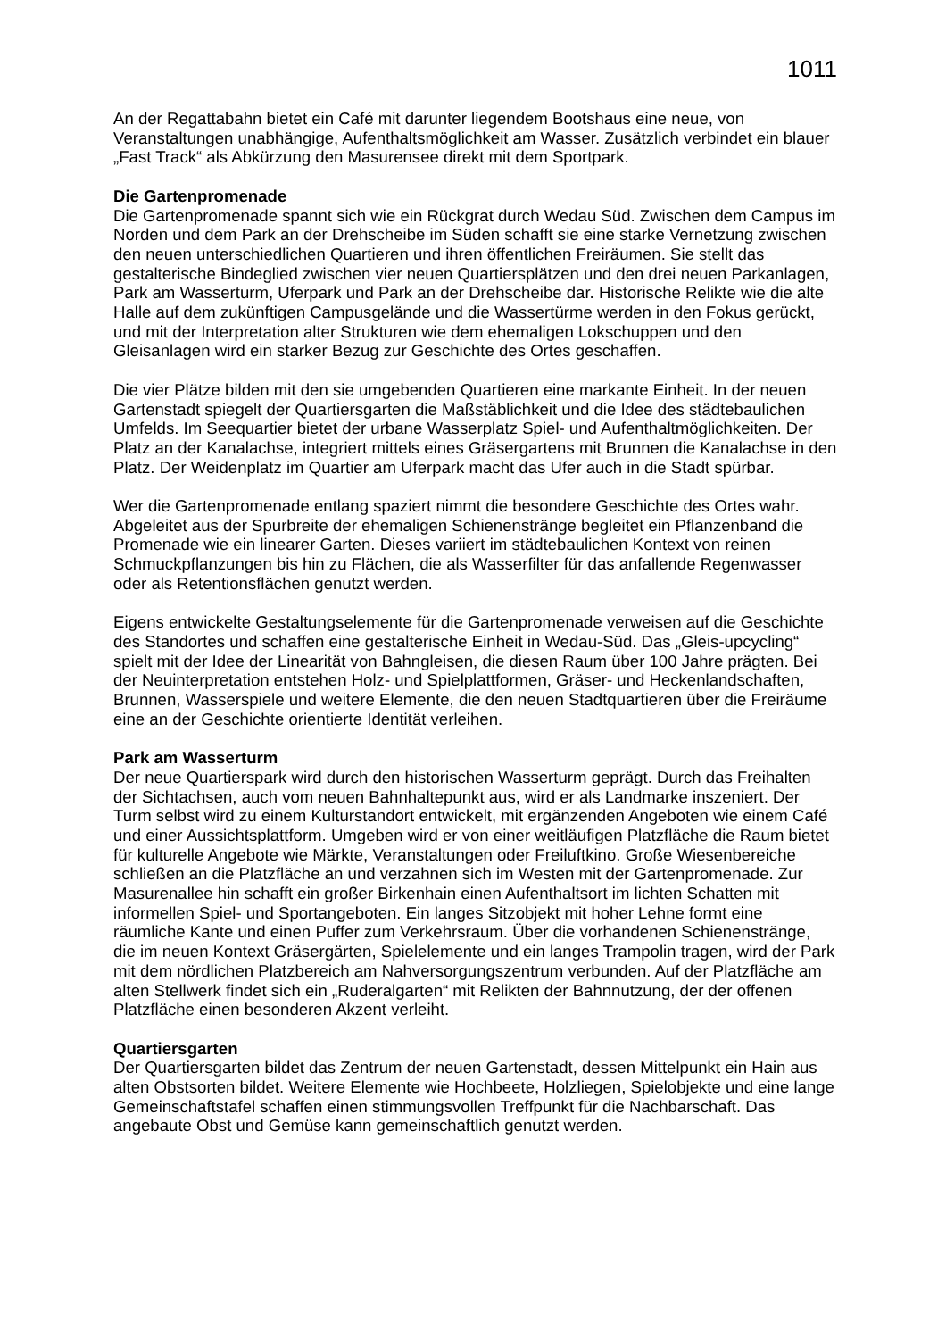1011
An der Regattabahn bietet ein Café mit darunter liegendem Bootshaus eine neue, von Veranstaltungen unabhängige, Aufenthaltsmöglichkeit am Wasser. Zusätzlich verbindet ein blauer „Fast Track“ als Abkürzung den Masurensee direkt mit dem Sportpark.
Die Gartenpromenade
Die Gartenpromenade spannt sich wie ein Rückgrat durch Wedau Süd. Zwischen dem Campus im Norden und dem Park an der Drehscheibe im Süden schafft sie eine starke Vernetzung zwischen den neuen unterschiedlichen Quartieren und ihren öffentlichen Freiräumen. Sie stellt das gestalterische Bindeglied zwischen vier neuen Quartiersplätzen und den drei neuen Parkanlagen, Park am Wasserturm, Uferpark und Park an der Drehscheibe dar. Historische Relikte wie die alte Halle auf dem zukünftigen Campusgelände und die Wassertürme werden in den Fokus gerückt, und mit der Interpretation alter Strukturen wie dem ehemaligen Lokschuppen und den Gleisanlagen wird ein starker Bezug zur Geschichte des Ortes geschaffen.
Die vier Plätze bilden mit den sie umgebenden Quartieren eine markante Einheit. In der neuen Gartenstadt spiegelt der Quartiersgarten die Maßstäblichkeit und die Idee des städtebaulichen Umfelds. Im Seequartier bietet der urbane Wasserplatz Spiel- und Aufenthaltmöglichkeiten. Der Platz an der Kanalachse, integriert mittels eines Gräsergartens mit Brunnen die Kanalachse in den Platz. Der Weidenplatz im Quartier am Uferpark macht das Ufer auch in die Stadt spürbar.
Wer die Gartenpromenade entlang spaziert nimmt die besondere Geschichte des Ortes wahr. Abgeleitet aus der Spurbreite der ehemaligen Schienenstränge begleitet ein Pflanzenband die Promenade wie ein linearer Garten. Dieses variiert im städtebaulichen Kontext von reinen Schmuckpflanzungen bis hin zu Flächen, die als Wasserfilter für das anfallende Regenwasser oder als Retentionsflächen genutzt werden.
Eigens entwickelte Gestaltungselemente für die Gartenpromenade verweisen auf die Geschichte des Standortes und schaffen eine gestalterische Einheit in Wedau-Süd. Das „Gleis-upcycling“ spielt mit der Idee der Linearität von Bahngleisen, die diesen Raum über 100 Jahre prägten. Bei der Neuinterpretation entstehen Holz- und Spielplattformen, Gräser- und Heckenlandschaften, Brunnen, Wasserspiele und weitere Elemente, die den neuen Stadtquartieren über die Freiräume eine an der Geschichte orientierte Identität verleihen.
Park am Wasserturm
Der neue Quartierspark wird durch den historischen Wasserturm geprägt. Durch das Freihalten der Sichtachsen, auch vom neuen Bahnhaltepunkt aus, wird er als Landmarke inszeniert. Der Turm selbst wird zu einem Kulturstandort entwickelt, mit ergänzenden Angeboten wie einem Café und einer Aussichtsplattform. Umgeben wird er von einer weitläufigen Platzfläche die Raum bietet für kulturelle Angebote wie Märkte, Veranstaltungen oder Freiluftkino. Große Wiesenbereiche schließen an die Platzfläche an und verzahnen sich im Westen mit der Gartenpromenade. Zur Masurenallee hin schafft ein großer Birkenhain einen Aufenthaltsort im lichten Schatten mit informellen Spiel- und Sportangeboten. Ein langes Sitzobjekt mit hoher Lehne formt eine räumliche Kante und einen Puffer zum Verkehrsraum. Über die vorhandenen Schienenstränge, die im neuen Kontext Gräsergärten, Spielelemente und ein langes Trampolin tragen, wird der Park mit dem nördlichen Platzbereich am Nahversorgungszentrum verbunden. Auf der Platzfläche am alten Stellwerk findet sich ein „Ruderalgarten“ mit Relikten der Bahnnutzung, der der offenen Platzfläche einen besonderen Akzent verleiht.
Quartiersgarten
Der Quartiersgarten bildet das Zentrum der neuen Gartenstadt, dessen Mittelpunkt ein Hain aus alten Obstsorten bildet. Weitere Elemente wie Hochbeete, Holzliegen, Spielobjekte und eine lange Gemeinschaftstafel schaffen einen stimmungsvollen Treffpunkt für die Nachbarschaft. Das angebaute Obst und Gemüse kann gemeinschaftlich genutzt werden.